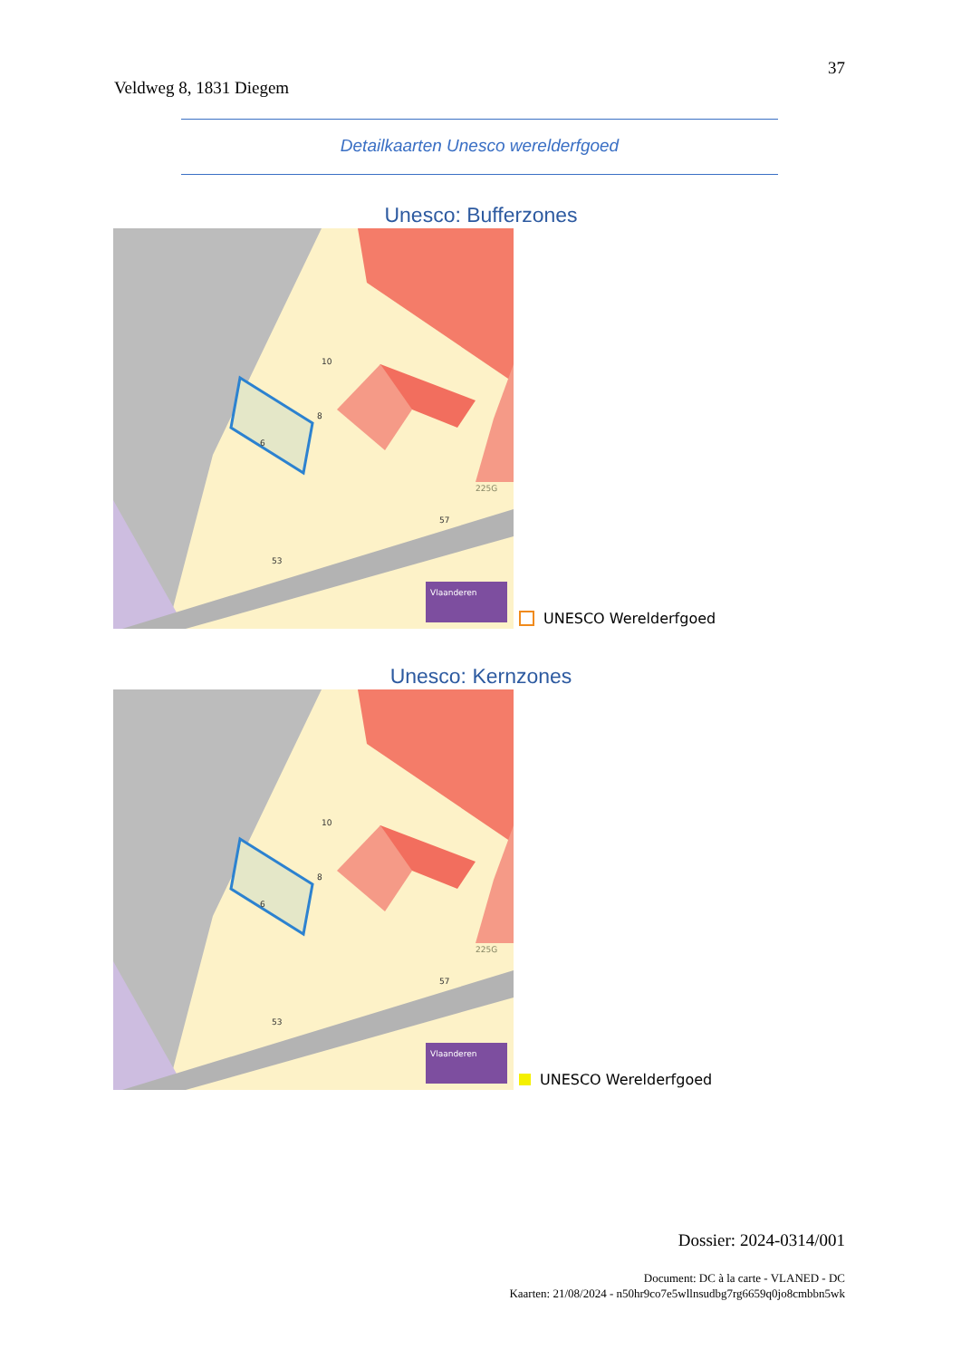Veldweg 8, 1831 Diegem
37
Detailkaarten Unesco werelderfgoed
Unesco: Bufferzones
Vlaanderen
10
8
57
6
53
225G
UNESCO Werelderfgoed
Unesco: Kernzones
Vlaanderen
10
8
57
6
53
225G
UNESCO Werelderfgoed
Dossier: 2024-0314/001
Document: DC à la carte - VLANED - DC
Kaarten: 21/08/2024 - n50hr9co7e5wllnsudbg7rg6659q0jo8cmbbn5wk